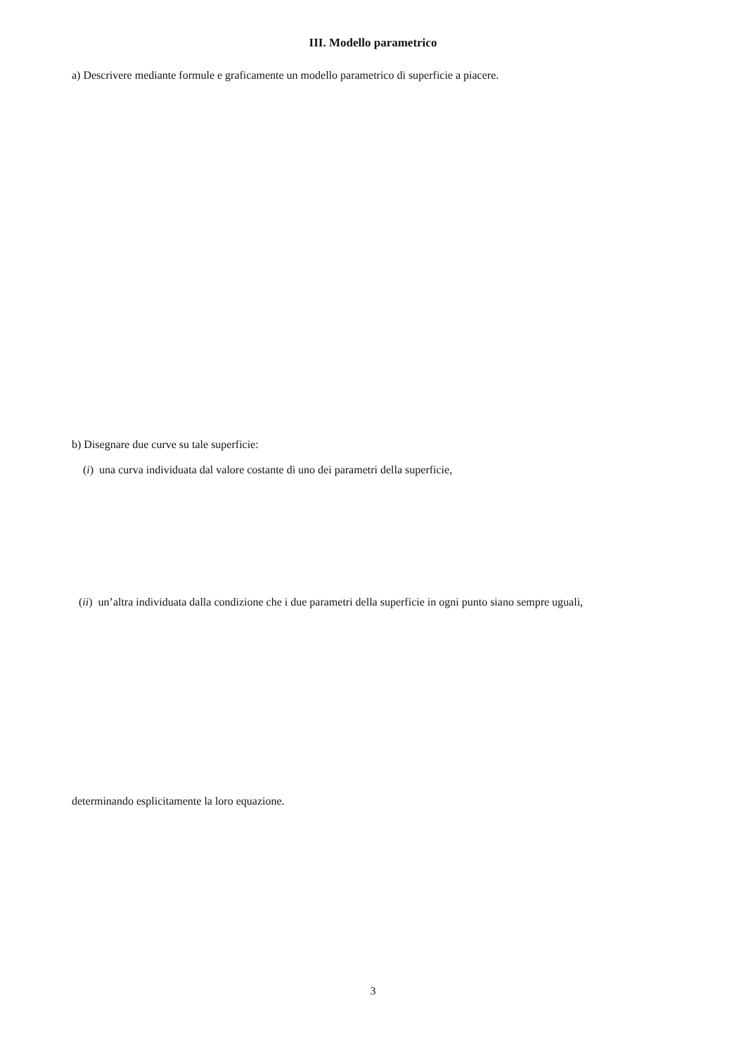III. Modello parametrico
a) Descrivere mediante formule e graficamente un modello parametrico di superficie a piacere.
b) Disegnare due curve su tale superficie:
(i) una curva individuata dal valore costante di uno dei parametri della superficie,
(ii) un’altra individuata dalla condizione che i due parametri della superficie in ogni punto siano sempre uguali,
determinando esplicitamente la loro equazione.
3